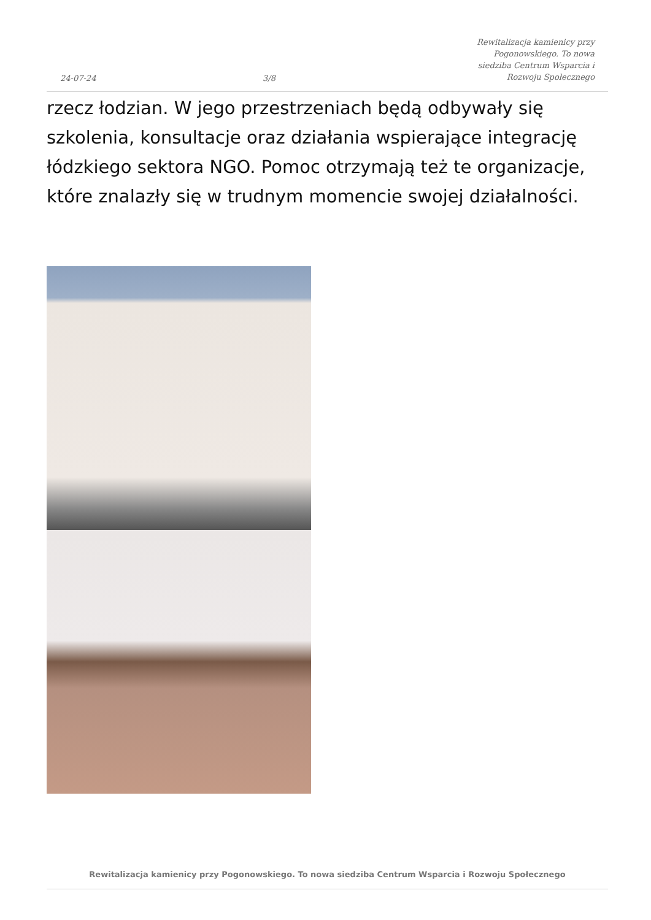24-07-24
3/8
Rewitalizacja kamienicy przy Pogonowskiego. To nowa siedziba Centrum Wsparcia i Rozwoju Społecznego
rzecz łodzian. W jego przestrzeniach będą odbywały się szkolenia, konsultacje oraz działania wspierające integrację łódzkiego sektora NGO. Pomoc otrzymają też te organizacje, które znalazły się w trudnym momencie swojej działalności.
Rewitalizacja kamienicy przy Pogonowskiego. To nowa siedziba Centrum Wsparcia i Rozwoju Społecznego